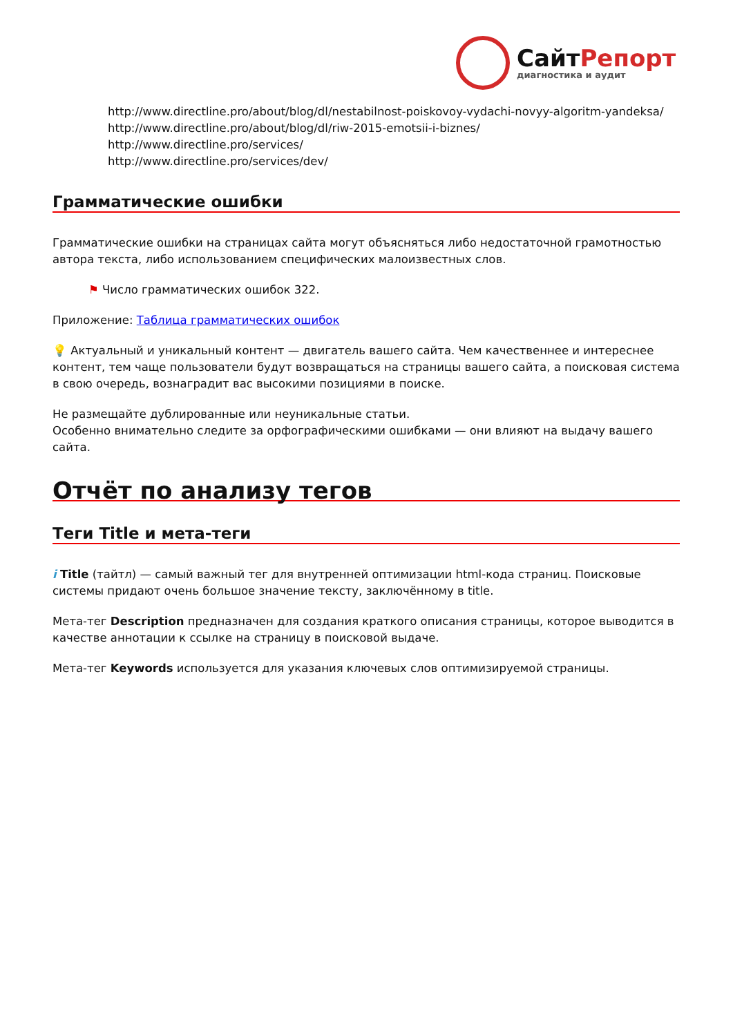СайтРепорт
диагностика и аудит
http://www.directline.pro/about/blog/dl/nestabilnost-poiskovoy-vydachi-novyy-algoritm-yandeksa/
http://www.directline.pro/about/blog/dl/riw-2015-emotsii-i-biznes/
http://www.directline.pro/services/
http://www.directline.pro/services/dev/
Грамматические ошибки
Грамматические ошибки на страницах сайта могут объясняться либо недостаточной грамотностью автора текста, либо использованием специфических малоизвестных слов.
⚑ Число грамматических ошибок 322.
Приложение: Таблица грамматических ошибок
💡 Актуальный и уникальный контент — двигатель вашего сайта. Чем качественнее и интереснее контент, тем чаще пользователи будут возвращаться на страницы вашего сайта, а поисковая система в свою очередь, вознаградит вас высокими позициями в поиске.
Не размещайте дублированные или неуникальные статьи.
Особенно внимательно следите за орфографическими ошибками — они влияют на выдачу вашего сайта.
Отчёт по анализу тегов
Теги Title и мета-теги
i Title (тайтл) — самый важный тег для внутренней оптимизации html-кода страниц. Поисковые системы придают очень большое значение тексту, заключённому в title.
Мета-тег Description предназначен для создания краткого описания страницы, которое выводится в качестве аннотации к ссылке на страницу в поисковой выдаче.
Мета-тег Keywords используется для указания ключевых слов оптимизируемой страницы.